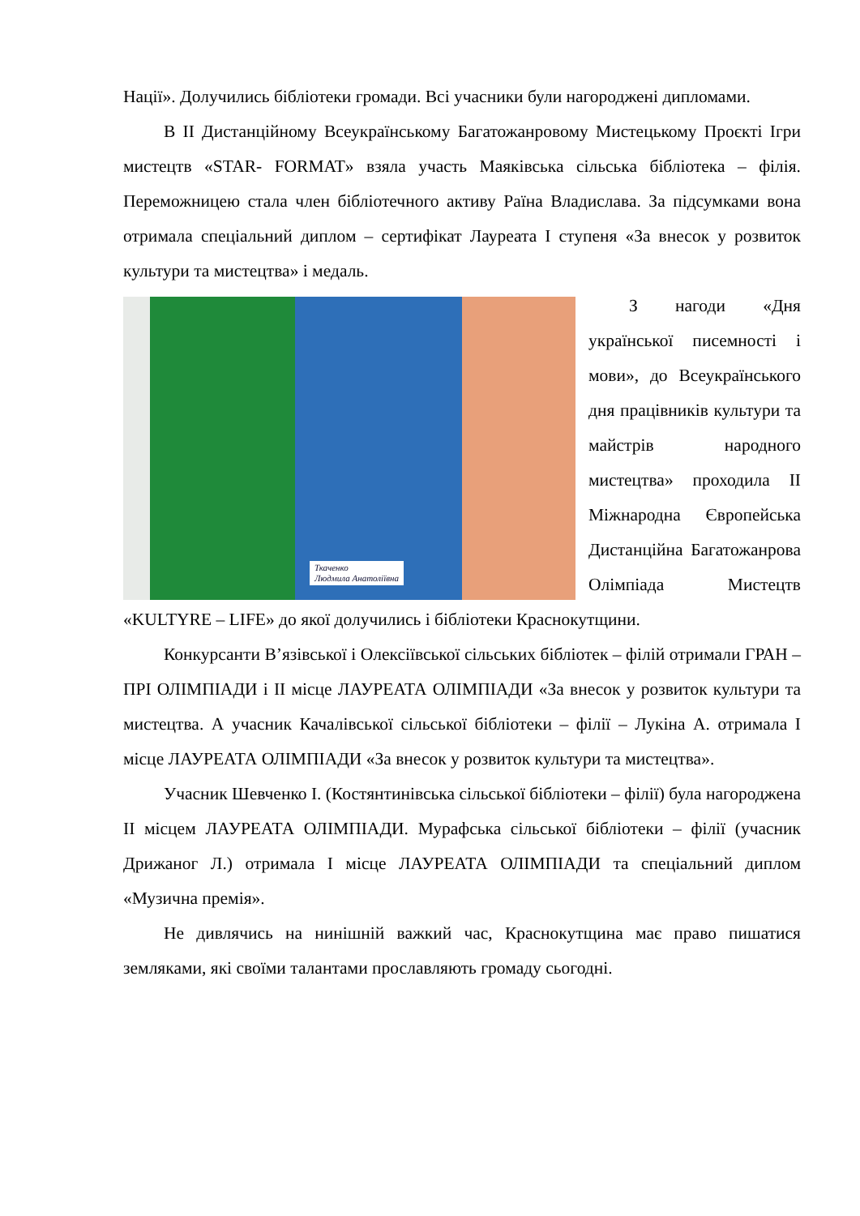Нації». Долучились бібліотеки громади. Всі учасники були нагороджені дипломами.
В ІІ Дистанційному Всеукраїнському Багатожанровому Мистецькому Проєкті Ігри мистецтв «STAR- FORMAT» взяла участь Маяківська сільська бібліотека – філія. Переможницею стала член бібліотечного активу Раїна Владислава. За підсумками вона отримала спеціальний диплом – сертифікат Лауреата І ступеня «За внесок у розвиток культури та мистецтва» і медаль.
Ткаченко
Людмила Анатоліївна
З нагоди «Дня української писемності і мови», до Всеукраїнського дня працівників культури та майстрів народного мистецтва» проходила ІІ Міжнародна Європейська Дистанційна Багатожанрова Олімпіада Мистецтв «KULTYRE – LIFE» до якої долучились і бібліотеки Краснокутщини.
Конкурсанти В’язівської і Олексіївської сільських бібліотек – філій отримали ГРАН – ПРІ ОЛІМПІАДИ і ІІ місце ЛАУРЕАТА ОЛІМПІАДИ «За внесок у розвиток культури та мистецтва. А учасник Качалівської сільської бібліотеки – філії – Лукіна А. отримала І місце ЛАУРЕАТА ОЛІМПІАДИ «За внесок у розвиток культури та мистецтва».
Учасник Шевченко І. (Костянтинівська сільської бібліотеки – філії) була нагороджена ІІ місцем ЛАУРЕАТА ОЛІМПІАДИ. Мурафська сільської бібліотеки – філії (учасник Дрижаног Л.) отримала І місце ЛАУРЕАТА ОЛІМПІАДИ та спеціальний диплом «Музична премія».
Не дивлячись на нинішній важкий час, Краснокутщина має право пишатися земляками, які своїми талантами прославляють громаду сьогодні.